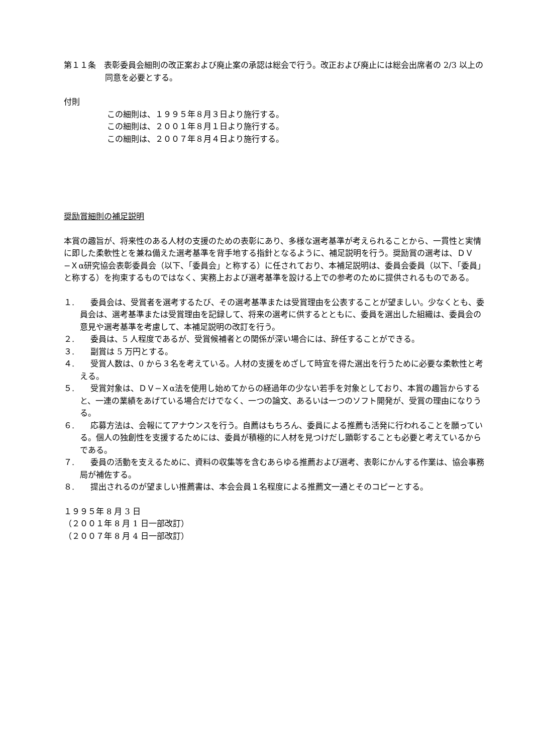第１１条　表彰委員会細則の改正案および廃止案の承認は総会で行う。改正および廃止には総会出席者の 2/3 以上の同意を必要とする。
付則
この細則は、１９９５年８月３日より施行する。
この細則は、２００１年８月１日より施行する。
この細則は、２００７年８月４日より施行する。
奨励賞細則の補足説明
本賞の趣旨が、将来性のある人材の支援のための表彰にあり、多様な選考基準が考えられることから、一貫性と実情に即した柔軟性とを兼ね備えた選考基準を背手地する指針となるように、補足説明を行う。奨励賞の選考は、ＤＶ−Ｘα研究協会表彰委員会（以下、「委員会」と称する）に任されており、本補足説明は、委員会委員（以下、「委員」と称する）を拘束するものではなく、実務上および選考基準を設ける上での参考のために提供されるものである。
１.　　委員会は、受賞者を選考するたび、その選考基準または受賞理由を公表することが望ましい。少なくとも、委員会は、選考基準または受賞理由を記録して、将来の選考に供するとともに、委員を選出した組織は、委員会の意見や選考基準を考慮して、本補足説明の改訂を行う。
２.　　委員は、5 人程度であるが、受賞候補者との関係が深い場合には、辞任することができる。
３.　　副賞は 5 万円とする。
４.　　受賞人数は、0 から３名を考えている。人材の支援をめざして時宜を得た選出を行うために必要な柔軟性と考える。
５.　　受賞対象は、ＤＶ−Ｘα法を使用し始めてからの経過年の少ない若手を対象としており、本賞の趣旨からすると、一連の業績をあげている場合だけでなく、一つの論文、あるいは一つのソフト開発が、受賞の理由になりうる。
６.　　応募方法は、会報にてアナウンスを行う。自薦はもちろん、委員による推薦も活発に行われることを願っている。個人の独創性を支援するためには、委員が積極的に人材を見つけだし顕彰することも必要と考えているからである。
７.　　委員の活動を支えるために、資料の収集等を含むあらゆる推薦および選考、表彰にかんする作業は、協会事務局が補佐する。
８.　　提出されるのが望ましい推薦書は、本会会員１名程度による推薦文一通とそのコピーとする。
１９９５年 8 月 3 日
（２００１年 8 月 1 日一部改訂）
（２００７年 8 月 4 日一部改訂）